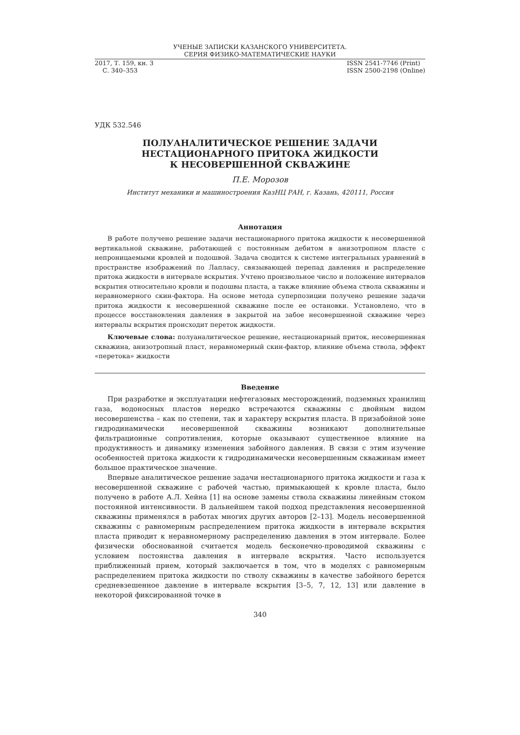УЧЕНЫЕ ЗАПИСКИ КАЗАНСКОГО УНИВЕРСИТЕТА.
СЕРИЯ ФИЗИКО-МАТЕМАТИЧЕСКИЕ НАУКИ
2017, Т. 159, кн. 3
С. 340–353
ISSN 2541-7746 (Print)
ISSN 2500-2198 (Online)
УДК 532.546
ПОЛУАНАЛИТИЧЕСКОЕ РЕШЕНИЕ ЗАДАЧИ
НЕСТАЦИОНАРНОГО ПРИТОКА ЖИДКОСТИ
К НЕСОВЕРШЕННОЙ СКВАЖИНЕ
П.Е. Морозов
Институт механики и машиностроения КазНЦ РАН, г. Казань, 420111, Россия
Аннотация
В работе получено решение задачи нестационарного притока жидкости к несовершенной вертикальной скважине, работающей с постоянным дебитом в анизотропном пласте с непроницаемыми кровлей и подошвой. Задача сводится к системе интегральных уравнений в пространстве изображений по Лапласу, связывающей перепад давления и распределение притока жидкости в интервале вскрытия. Учтено произвольное число и положение интервалов вскрытия относительно кровли и подошвы пласта, а также влияние объема ствола скважины и неравномерного скин-фактора. На основе метода суперпозиции получено решение задачи притока жидкости к несовершенной скважине после ее остановки. Установлено, что в процессе восстановления давления в закрытой на забое несовершенной скважине через интервалы вскрытия происходит переток жидкости.
Ключевые слова: полуаналитическое решение, нестационарный приток, несовершенная скважина, анизотропный пласт, неравномерный скин-фактор, влияние объема ствола, эффект «перетока» жидкости
Введение
При разработке и эксплуатации нефтегазовых месторождений, подземных хранилищ газа, водоносных пластов нередко встречаются скважины с двойным видом несовершенства – как по степени, так и характеру вскрытия пласта. В призабойной зоне гидродинамически несовершенной скважины возникают дополнительные фильтрационные сопротивления, которые оказывают существенное влияние на продуктивность и динамику изменения забойного давления. В связи с этим изучение особенностей притока жидкости к гидродинамически несовершенным скважинам имеет большое практическое значение.
Впервые аналитическое решение задачи нестационарного притока жидкости и газа к несовершенной скважине с рабочей частью, примыкающей к кровле пласта, было получено в работе А.Л. Хейна [1] на основе замены ствола скважины линейным стоком постоянной интенсивности. В дальнейшем такой подход представления несовершенной скважины применялся в работах многих других авторов [2–13]. Модель несовершенной скважины с равномерным распределением притока жидкости в интервале вскрытия пласта приводит к неравномерному распределению давления в этом интервале. Более физически обоснованной считается модель бесконечно-проводимой скважины с условием постоянства давления в интервале вскрытия. Часто используется приближенный прием, который заключается в том, что в моделях с равномерным распределением притока жидкости по стволу скважины в качестве забойного берется средневзешенное давление в интервале вскрытия [3–5, 7, 12, 13] или давление в некоторой фиксированной точке в
340